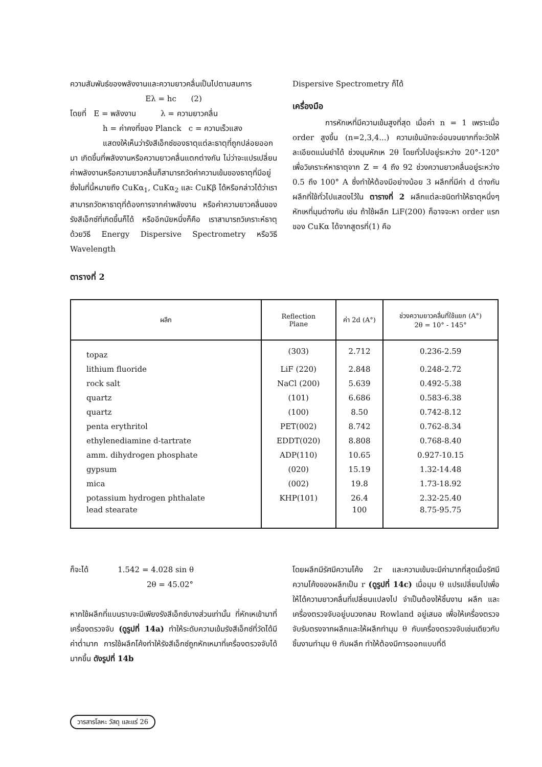ความสัมพันธ์ของพลังงานและความยาวคลื่นเป็นไปตามสมการ
Eλ = hc (2)
โดยที่ E = พลังงาน λ = ความยาวคลื่น
h = ค่าคงที่ของ Planck c = ความเร็วแสง
แสดงให้เห็นว่ารังสีเอ็กซ์ของธาตุแต่ละธาตุที่ถูกปล่อยออกมา เกิดขึ้นที่พลังงานหรือความยาวคลื่นแตกต่างกัน ไม่ว่าจะแปรเปลี่ยนค่าพลังงานหรือความยาวคลื่นก็สามารถวัดค่าความเข้มของธาตุที่มีอยู่ซึ่งในที่นี้หมายถึง CuKα<sub>1</sub>, CuKα<sub>2</sub> และ CuKβ ได้หรือกล่าวได้ว่าเราสามารถวัดหาธาตุที่ต้องการจากค่าพลังงาน หรือค่าความยาวคลื่นของรังสีเอ็กซ์ที่เกิดขึ้นก็ได้ หรืออีกนัยหนึ่งก็คือ เราสามารถวิเคราะห์ธาตุด้วยวิธี Energy Dispersive Spectrometry หรือวิธี Wavelength
Dispersive Spectrometry ก็ได้
เครื่องมือ
การหักเหที่มีความเข้มสูงที่สุด เมื่อค่า n = 1 เพราะเมื่อ order สูงขึ้น (n=2,3,4...) ความเข้มมักจะอ่อนจนยากที่จะวัดให้ละเอียดแม่นยำได้ ช่วงมุมหักเห 2θ โดยทั่วไปอยู่ระหว่าง 20°-120° เพื่อวิเคราะห์หาธาตุจาก Z = 4 ถึง 92 ช่วงความยาวคลื่นอยู่ระหว่าง 0.5 ถึง 100° A ซึ่งทำให้ต้องมีอย่างน้อย 3 ผลึกที่มีค่า d ต่างกันผลึกที่ใช้ทั่วไปแสดงไว้ใน ตารางที่ 2 ผลึกแต่ละชนิดทำให้ธาตุหนึ่งๆ หักเหที่มุมต่างกัน เช่น ถ้าใช้ผลึก LiF(200) ก็อาจจะหา order แรกของ CuKα ได้จากสูตรที่(1) คือ
ตารางที่ 2
| ผลึก | Reflection Plane | ค่า 2d (A°) | ช่วงความยาวคลื่นที่ใช้แยก (A°) 2θ = 10° - 145° |
| --- | --- | --- | --- |
| topaz | (303) | 2.712 | 0.236-2.59 |
| lithium fluoride | LiF (220) | 2.848 | 0.248-2.72 |
| rock salt | NaCl (200) | 5.639 | 0.492-5.38 |
| quartz | (101) | 6.686 | 0.583-6.38 |
| quartz | (100) | 8.50 | 0.742-8.12 |
| penta erythritol | PET(002) | 8.742 | 0.762-8.34 |
| ethylenediamine d-tartrate | EDDT(020) | 8.808 | 0.768-8.40 |
| amm. dihydrogen phosphate | ADP(110) | 10.65 | 0.927-10.15 |
| gypsum | (020) | 15.19 | 1.32-14.48 |
| mica | (002) | 19.8 | 1.73-18.92 |
| potassium hydrogen phthalate | KHP(101) | 26.4 | 2.32-25.40 |
| lead stearate | | 100 | 8.75-95.75 |
ก็จะได้ 1.542 = 4.028 sin θ
2θ = 45.02°
หากใช้ผลึกที่แบนราบจะมีเพียงรังสีเอ็กซ์บางส่วนเท่านั้น ที่หักเหเข้ามาที่เครื่องตรวจจับ (ดูรูปที่ 14a) ทำให้ระดับความเข้มรังสีเอ็กซ์ที่วัดได้มีค่าต่ำมาก การใช้ผลึกโค้งทำให้รังสีเอ็กซ์ถูกหักเหมาที่เครื่องตรวจจับได้มากขึ้น ดังรูปที่ 14b
โดยผลึกมีรัศมีความโค้ง 2r และความเข้มจะมีค่ามากที่สุดเมื่อรัศมีความโค้งของผลึกเป็น r (ดูรูปที่ 14c) เมื่อมุม θ แปรเปลี่ยนไปเพื่อให้ได้ความยาวคลื่นที่เปลี่ยนแปลงไป จำเป็นต้องให้ชิ้นงาน ผลึก และเครื่องตรวจจับอยู่บนวงกลม Rowland อยู่เสมอ เพื่อให้เครื่องตรวจจับรับตรงจากผลึกและให้ผลึกทำมุม θ กับเครื่องตรวจจับเช่นเดียวกับชิ้นงานทำมุม θ กับผลึก ทำให้ต้องมีการออกแบบที่ดี
วารสารโลหะ วัสดุ และแร่ 26